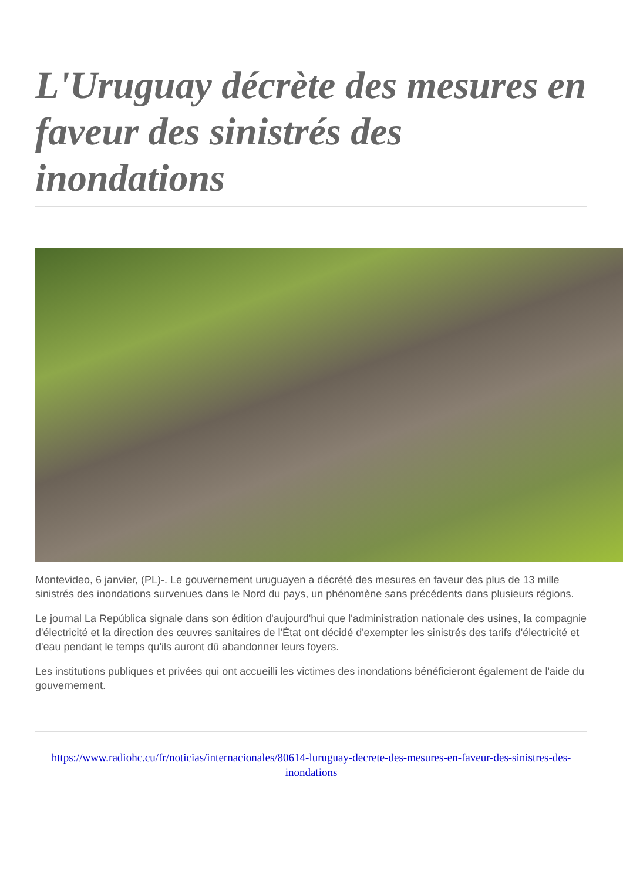L'Uruguay décrète des mesures en faveur des sinistrés des inondations
Montevideo, 6 janvier, (PL)-. Le gouvernement uruguayen a décrété des mesures en faveur des plus de 13 mille sinistrés des inondations survenues dans le Nord du pays, un phénomène sans précédents dans plusieurs régions.
Le journal La República signale dans son édition d'aujourd'hui que l'administration nationale des usines, la compagnie d'électricité et la direction des œuvres sanitaires de l'État ont décidé d'exempter les sinistrés des tarifs d'électricité et d'eau pendant le temps qu'ils auront dû abandonner leurs foyers.
Les institutions publiques et privées qui ont accueilli les victimes des inondations bénéficieront également de l'aide du gouvernement.
https://www.radiohc.cu/fr/noticias/internacionales/80614-luruguay-decrete-des-mesures-en-faveur-des-sinistres-des-inondations